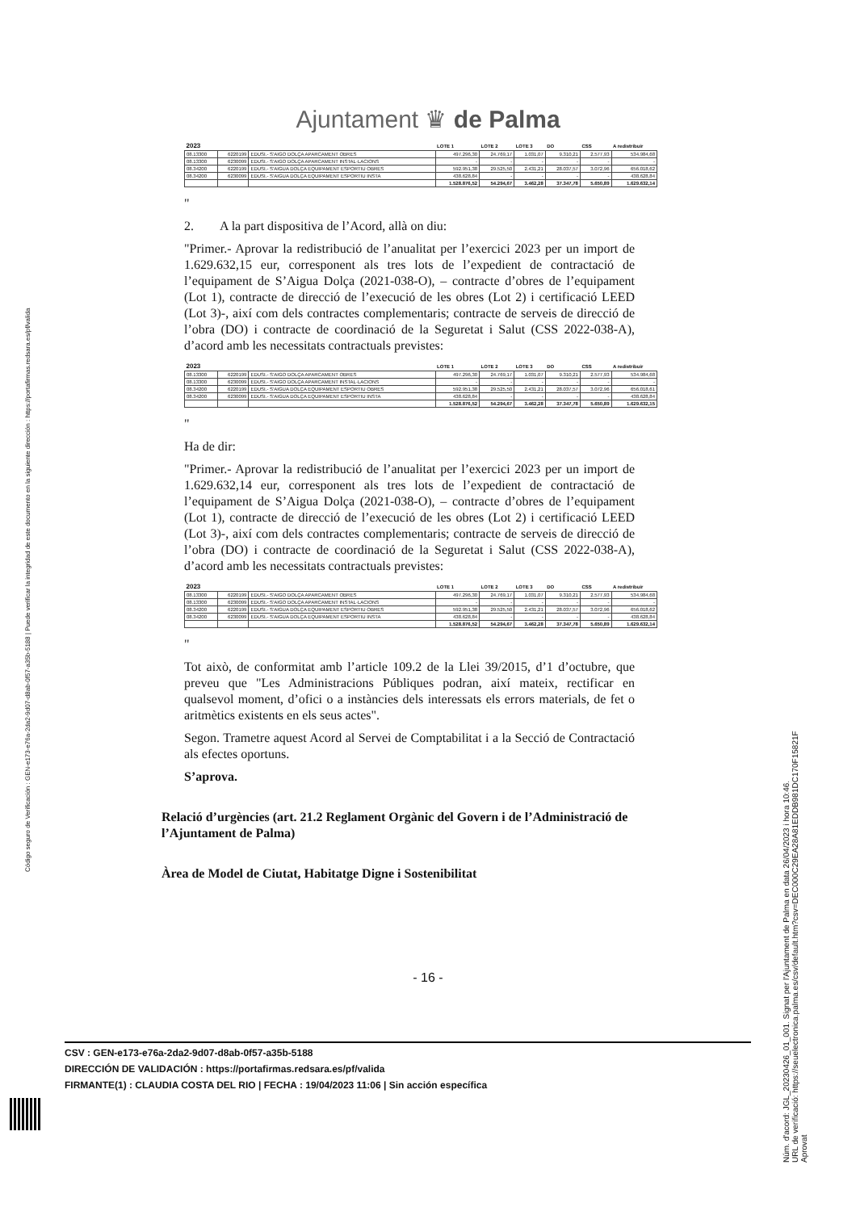Código seguro de Verificación : GEN-e173-e76a-2da2-9d07-d8ab-0f57-a35b-5188 | Puede verificar la integridad de este documento en la siguiente dirección : https://portafirmas.redsara.es/pf/valida
Núm. d'acord: JGL_20230426_01_001. Signat per l'Ajuntament de Palma en data 26/04/2023 i hora 10:46.
URL de verificació: https://seuelectronica.palma.es/csv/default.htm?csv=DEC000C29EA28A81EDDB981DC170F15821F
Aprovat
Ajuntament ♛ de Palma
| 2023 | | | LOTE 1 | LOTE 2 | LOTE 3 | DO | CSS | A redistribuir |
| 08.13300 | 6220199 | EDUSI.- S'AIGO DOLÇA APARCAMENT OBRES | 497.296,30 | 24.769,17 | 1.031,07 | 9.310,21 | 2.577,93 | 534.984,68 |
| 08.13300 | 6230099 | EDUSI.- S'AIGO DOLÇA APARCAMENT INSTAL·LACIONS | - | - | - | - | - | - |
| 08.34200 | 6220199 | EDUSI.- S'AIGUA DOLÇA EQUIPAMENT ESPORTIU OBRES | 592.951,38 | 29.525,50 | 2.431,21 | 28.037,57 | 3.072,96 | 656.018,62 |
| 08.34200 | 6230099 | EDUSI.- S'AIGUA DOLÇA EQUIPAMENT ESPORTIU INSTA | 438.628,84 | - | - | - | - | 438.628,84 |
| | | | 1.528.876,52 | 54.294,67 | 3.462,28 | 37.347,78 | 5.650,89 | 1.629.632,14 |
"
2. A la part dispositiva de l’Acord, allà on diu:
"Primer.- Aprovar la redistribució de l’anualitat per l’exercici 2023 per un import de 1.629.632,15 eur, corresponent als tres lots de l’expedient de contractació de l’equipament de S’Aigua Dolça (2021-038-O), – contracte d’obres de l’equipament (Lot 1), contracte de direcció de l’execució de les obres (Lot 2) i certificació LEED (Lot 3)-, així com dels contractes complementaris; contracte de serveis de direcció de l’obra (DO) i contracte de coordinació de la Seguretat i Salut (CSS 2022-038-A), d’acord amb les necessitats contractuals previstes:
| 2023 | | | LOTE 1 | LOTE 2 | LOTE 3 | DO | CSS | A redistribuir |
| 08.13300 | 6220199 | EDUSI.- S'AIGO DOLÇA APARCAMENT OBRES | 497.296,30 | 24.769,17 | 1.031,07 | 9.310,21 | 2.577,93 | 534.984,68 |
| 08.13300 | 6230099 | EDUSI.- S'AIGO DOLÇA APARCAMENT INSTAL·LACIONS | - | - | - | - | - | - |
| 08.34200 | 6220199 | EDUSI.- S'AIGUA DOLÇA EQUIPAMENT ESPORTIU OBRES | 592.951,38 | 29.525,50 | 2.431,21 | 28.037,57 | 3.072,96 | 656.018,61 |
| 08.34200 | 6230099 | EDUSI.- S'AIGUA DOLÇA EQUIPAMENT ESPORTIU INSTA | 438.628,84 | - | - | - | - | 438.628,84 |
| | | | 1.528.876,52 | 54.294,67 | 3.462,28 | 37.347,78 | 5.650,89 | 1.629.632,15 |
"
Ha de dir:
"Primer.- Aprovar la redistribució de l’anualitat per l’exercici 2023 per un import de 1.629.632,14 eur, corresponent als tres lots de l’expedient de contractació de l’equipament de S’Aigua Dolça (2021-038-O), – contracte d’obres de l’equipament (Lot 1), contracte de direcció de l’execució de les obres (Lot 2) i certificació LEED (Lot 3)-, així com dels contractes complementaris; contracte de serveis de direcció de l’obra (DO) i contracte de coordinació de la Seguretat i Salut (CSS 2022-038-A), d’acord amb les necessitats contractuals previstes:
| 2023 | | | LOTE 1 | LOTE 2 | LOTE 3 | DO | CSS | A redistribuir |
| 08.13300 | 6220199 | EDUSI.- S'AIGO DOLÇA APARCAMENT OBRES | 497.296,30 | 24.769,17 | 1.031,07 | 9.310,21 | 2.577,93 | 534.984,68 |
| 08.13300 | 6230099 | EDUSI.- S'AIGO DOLÇA APARCAMENT INSTAL·LACIONS | - | - | - | - | - | - |
| 08.34200 | 6220199 | EDUSI.- S'AIGUA DOLÇA EQUIPAMENT ESPORTIU OBRES | 592.951,38 | 29.525,50 | 2.431,21 | 28.037,57 | 3.072,96 | 656.018,62 |
| 08.34200 | 6230099 | EDUSI.- S'AIGUA DOLÇA EQUIPAMENT ESPORTIU INSTA | 438.628,84 | - | - | - | - | 438.628,84 |
| | | | 1.528.876,52 | 54.294,67 | 3.462,28 | 37.347,78 | 5.650,89 | 1.629.632,14 |
"
Tot això, de conformitat amb l’article 109.2 de la Llei 39/2015, d’1 d’octubre, que preveu que "Les Administracions Públiques podran, així mateix, rectificar en qualsevol moment, d’ofici o a instàncies dels interessats els errors materials, de fet o aritmètics existents en els seus actes".
Segon. Trametre aquest Acord al Servei de Comptabilitat i a la Secció de Contractació als efectes oportuns.
S’aprova.
Relació d’urgències (art. 21.2 Reglament Orgànic del Govern i de l’Administració de l’Ajuntament de Palma)
Àrea de Model de Ciutat, Habitatge Digne i Sostenibilitat
- 16 -
CSV : GEN-e173-e76a-2da2-9d07-d8ab-0f57-a35b-5188
DIRECCIÓN DE VALIDACIÓN : https://portafirmas.redsara.es/pf/valida
FIRMANTE(1) : CLAUDIA COSTA DEL RIO | FECHA : 19/04/2023 11:06 | Sin acción específica